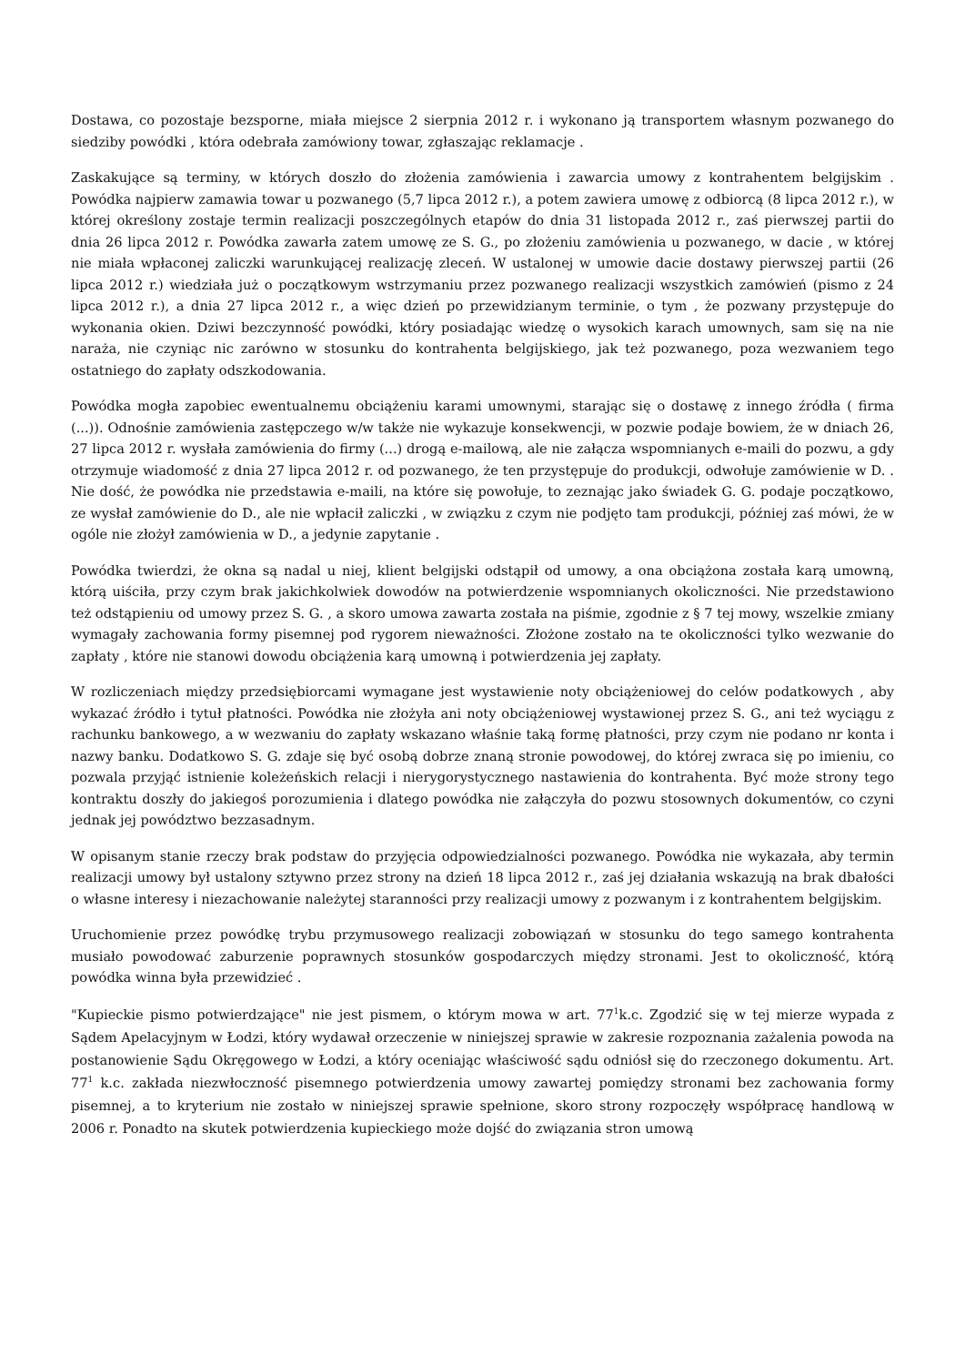Dostawa, co pozostaje bezsporne, miała miejsce 2 sierpnia 2012 r. i wykonano ją transportem własnym pozwanego do siedziby powódki , która odebrała zamówiony towar, zgłaszając reklamacje .
Zaskakujące są terminy, w których doszło do złożenia zamówienia i zawarcia umowy z kontrahentem belgijskim . Powódka najpierw zamawia towar u pozwanego (5,7 lipca 2012 r.), a potem zawiera umowę z odbiorcą (8 lipca 2012 r.), w której określony zostaje termin realizacji poszczególnych etapów do dnia 31 listopada 2012 r., zaś pierwszej partii do dnia 26 lipca 2012 r. Powódka zawarła zatem umowę ze S. G., po złożeniu zamówienia u pozwanego, w dacie , w której nie miała wpłaconej zaliczki warunkującej realizację zleceń. W ustalonej w umowie dacie dostawy pierwszej partii (26 lipca 2012 r.) wiedziała już o początkowym wstrzymaniu przez pozwanego realizacji wszystkich zamówień (pismo z 24 lipca 2012 r.), a dnia 27 lipca 2012 r., a więc dzień po przewidzianym terminie, o tym , że pozwany przystępuje do wykonania okien. Dziwi bezczynność powódki, który posiadając wiedzę o wysokich karach umownych, sam się na nie naraża, nie czyniąc nic zarówno w stosunku do kontrahenta belgijskiego, jak też pozwanego, poza wezwaniem tego ostatniego do zapłaty odszkodowania.
Powódka mogła zapobiec ewentualnemu obciążeniu karami umownymi, starając się o dostawę z innego źródła ( firma (...)). Odnośnie zamówienia zastępczego w/w także nie wykazuje konsekwencji, w pozwie podaje bowiem, że w dniach 26, 27 lipca 2012 r. wysłała zamówienia do firmy (...) drogą e-mailową, ale nie załącza wspomnianych e-maili do pozwu, a gdy otrzymuje wiadomość z dnia 27 lipca 2012 r. od pozwanego, że ten przystępuje do produkcji, odwołuje zamówienie w D. . Nie dość, że powódka nie przedstawia e-maili, na które się powołuje, to zeznając jako świadek G. G. podaje początkowo, ze wysłał zamówienie do D., ale nie wpłacił zaliczki , w związku z czym nie podjęto tam produkcji, później zaś mówi, że w ogóle nie złożył zamówienia w D., a jedynie zapytanie .
Powódka twierdzi, że okna są nadal u niej, klient belgijski odstąpił od umowy, a ona obciążona została karą umowną, którą uiściła, przy czym brak jakichkolwiek dowodów na potwierdzenie wspomnianych okoliczności. Nie przedstawiono też odstąpieniu od umowy przez S. G. , a skoro umowa zawarta została na piśmie, zgodnie z § 7 tej mowy, wszelkie zmiany wymagały zachowania formy pisemnej pod rygorem nieważności. Złożone zostało na te okoliczności tylko wezwanie do zapłaty , które nie stanowi dowodu obciążenia karą umowną i potwierdzenia jej zapłaty.
W rozliczeniach między przedsiębiorcami wymagane jest wystawienie noty obciążeniowej do celów podatkowych , aby wykazać źródło i tytuł płatności. Powódka nie złożyła ani noty obciążeniowej wystawionej przez S. G., ani też wyciągu z rachunku bankowego, a w wezwaniu do zapłaty wskazano właśnie taką formę płatności, przy czym nie podano nr konta i nazwy banku. Dodatkowo S. G. zdaje się być osobą dobrze znaną stronie powodowej, do której zwraca się po imieniu, co pozwala przyjąć istnienie koleżeńskich relacji i nierygorystycznego nastawienia do kontrahenta. Być może strony tego kontraktu doszły do jakiegoś porozumienia i dlatego powódka nie załączyła do pozwu stosownych dokumentów, co czyni jednak jej powództwo bezzasadnym.
W opisanym stanie rzeczy brak podstaw do przyjęcia odpowiedzialności pozwanego. Powódka nie wykazała, aby termin realizacji umowy był ustalony sztywno przez strony na dzień 18 lipca 2012 r., zaś jej działania wskazują na brak dbałości o własne interesy i niezachowanie należytej staranności przy realizacji umowy z pozwanym i z kontrahentem belgijskim.
Uruchomienie przez powódkę trybu przymusowego realizacji zobowiązań w stosunku do tego samego kontrahenta musiało powodować zaburzenie poprawnych stosunków gospodarczych między stronami. Jest to okoliczność, którą powódka winna była przewidzieć .
"Kupieckie pismo potwierdzające" nie jest pismem, o którym mowa w art. 77<sup>1</sup>k.c. Zgodzić się w tej mierze wypada z Sądem Apelacyjnym w Łodzi, który wydawał orzeczenie w niniejszej sprawie w zakresie rozpoznania zażalenia powoda na postanowienie Sądu Okręgowego w Łodzi, a który oceniając właściwość sądu odniósł się do rzeczonego dokumentu. Art. 77<sup>1</sup> k.c. zakłada niezwłoczność pisemnego potwierdzenia umowy zawartej pomiędzy stronami bez zachowania formy pisemnej, a to kryterium nie zostało w niniejszej sprawie spełnione, skoro strony rozpoczęły współpracę handlową w 2006 r. Ponadto na skutek potwierdzenia kupieckiego może dojść do związania stron umową